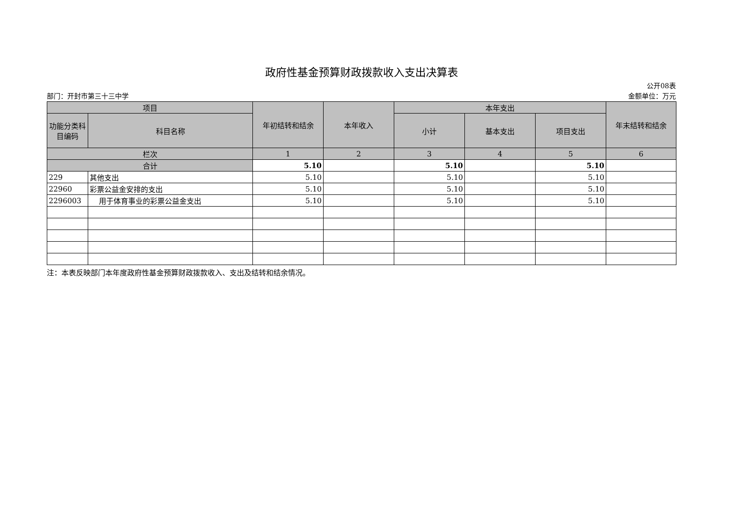政府性基金预算财政拨款收入支出决算表
公开08表
部门：开封市第三十三中学 金额单位：万元
| 项目 | | 年初结转和结余 | 本年收入 | 本年支出 | | | 年末结转和结余 |
| --- | --- | --- | --- | --- | --- | --- | --- |
| 功能分类科目编码 | 科目名称 | | | 小计 | 基本支出 | 项目支出 | |
| 栏次 | | 1 | 2 | 3 | 4 | 5 | 6 |
| 合计 | | 5.10 | | 5.10 | | 5.10 | |
| 229 | 其他支出 | 5.10 | | 5.10 | | 5.10 | |
| 22960 | 彩票公益金安排的支出 | 5.10 | | 5.10 | | 5.10 | |
| 2296003 | 用于体育事业的彩票公益金支出 | 5.10 | | 5.10 | | 5.10 | |
注：本表反映部门本年度政府性基金预算财政拨款收入、支出及结转和结余情况。